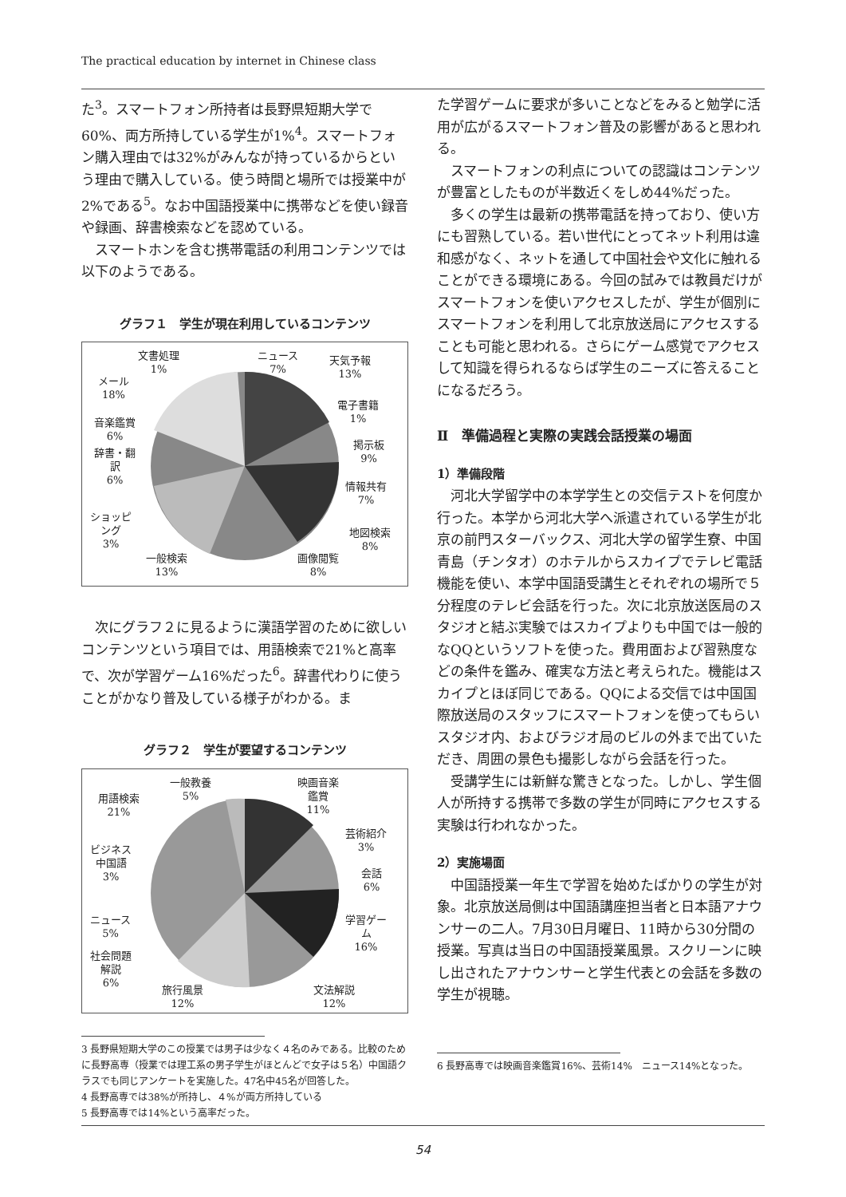The practical education by internet in Chinese class
た<sup>3</sup>。スマートフォン所持者は長野県短期大学で60%、両方所持している学生が1%<sup>4</sup>。スマートフォン購入理由では32%がみんなが持っているからという理由で購入している。使う時間と場所では授業中が2%である<sup>5</sup>。なお中国語授業中に携帯などを使い録音や録画、辞書検索などを認めている。
スマートホンを含む携帯電話の利用コンテンツでは以下のようである。
グラフ１　学生が現在利用しているコンテンツ
文書処理
1%
ニュース
7%
天気予報
13%
メール
18%
電子書籍
1%
音楽鑑賞
6%
掲示板
9%
辞書・翻
訳
6%
情報共有
7%
ショッピ
ング
3%
地図検索
8%
一般検索
13%
画像閲覧
8%
次にグラフ２に見るように漢語学習のために欲しいコンテンツという項目では、用語検索で21%と高率で、次が学習ゲーム16%だった<sup>6</sup>。辞書代わりに使うことがかなり普及している様子がわかる。ま
グラフ２　学生が要望するコンテンツ
一般教養
5%
映画音楽
鑑賞
11%
用語検索
21%
芸術紹介
3%
ビジネス
中国語
3%
会話
6%
ニュース
5%
学習ゲー
ム
16%
社会問題
解説
6%
旅行風景
12%
文法解説
12%
3 長野県短期大学のこの授業では男子は少なく４名のみである。比較のために長野高専（授業では理工系の男子学生がほとんどで女子は５名）中国語クラスでも同じアンケートを実施した。47名中45名が回答した。
4 長野高専では38%が所持し、４%が両方所持している
5 長野高専では14%という高率だった。
た学習ゲームに要求が多いことなどをみると勉学に活用が広がるスマートフォン普及の影響があると思われる。
スマートフォンの利点についての認識はコンテンツが豊富としたものが半数近くをしめ44%だった。
多くの学生は最新の携帯電話を持っており、使い方にも習熟している。若い世代にとってネット利用は違和感がなく、ネットを通して中国社会や文化に触れることができる環境にある。今回の試みでは教員だけがスマートフォンを使いアクセスしたが、学生が個別にスマートフォンを利用して北京放送局にアクセスすることも可能と思われる。さらにゲーム感覚でアクセスして知識を得られるならば学生のニーズに答えることになるだろう。
Ⅱ　準備過程と実際の実践会話授業の場面
1）準備段階
河北大学留学中の本学学生との交信テストを何度か行った。本学から河北大学へ派遣されている学生が北京の前門スターバックス、河北大学の留学生寮、中国青島（チンタオ）のホテルからスカイプでテレビ電話機能を使い、本学中国語受講生とそれぞれの場所で５分程度のテレビ会話を行った。次に北京放送医局のスタジオと結ぶ実験ではスカイプよりも中国では一般的なQQというソフトを使った。費用面および習熟度などの条件を鑑み、確実な方法と考えられた。機能はスカイプとほぼ同じである。QQによる交信では中国国際放送局のスタッフにスマートフォンを使ってもらいスタジオ内、およびラジオ局のビルの外まで出ていただき、周囲の景色も撮影しながら会話を行った。
受講学生には新鮮な驚きとなった。しかし、学生個人が所持する携帯で多数の学生が同時にアクセスする実験は行われなかった。
2）実施場面
中国語授業一年生で学習を始めたばかりの学生が対象。北京放送局側は中国語講座担当者と日本語アナウンサーの二人。7月30日月曜日、11時から30分間の授業。写真は当日の中国語授業風景。スクリーンに映し出されたアナウンサーと学生代表との会話を多数の学生が視聴。
6 長野高専では映画音楽鑑賞16%、芸術14%　ニュース14%となった。
54